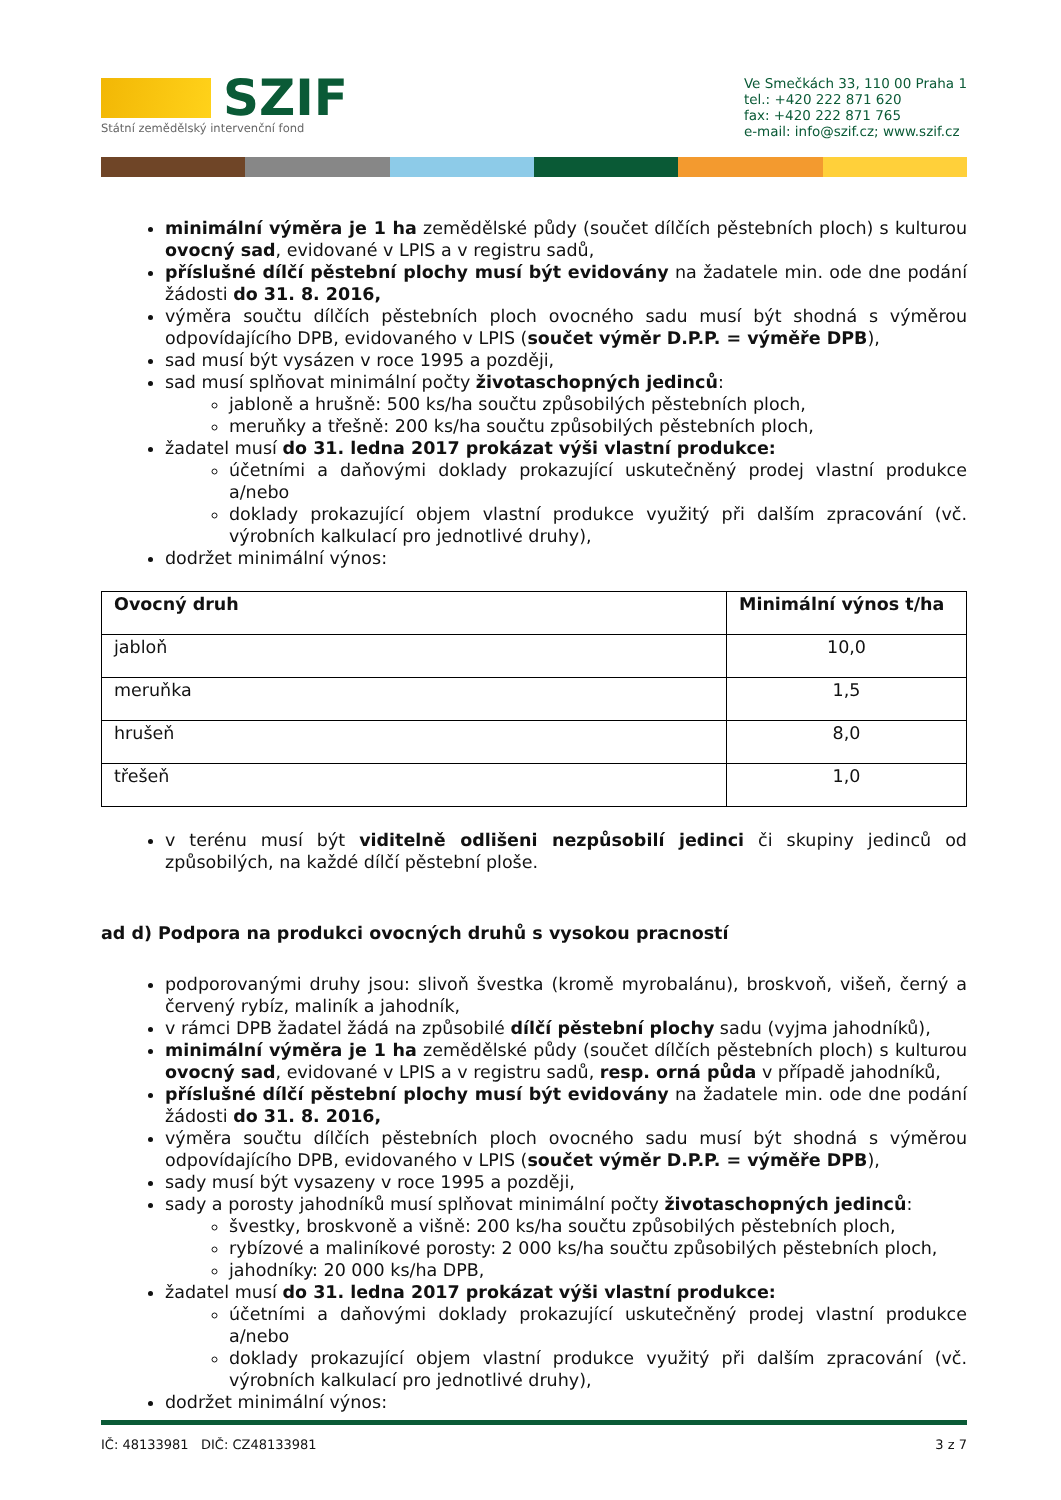SZIF
Státní zemědělský intervenční fond
Ve Smečkách 33, 110 00 Praha 1
tel.: +420 222 871 620
fax: +420 222 871 765
e-mail: info@szif.cz; www.szif.cz
minimální výměra je 1 ha zemědělské půdy (součet dílčích pěstebních ploch) s kulturou ovocný sad, evidované v LPIS a v registru sadů,
příslušné dílčí pěstební plochy musí být evidovány na žadatele min. ode dne podání žádosti do 31. 8. 2016,
výměra součtu dílčích pěstebních ploch ovocného sadu musí být shodná s výměrou odpovídajícího DPB, evidovaného v LPIS (součet výměr D.P.P. = výměře DPB),
sad musí být vysázen v roce 1995 a později,
sad musí splňovat minimální počty životaschopných jedinců:
jabloně a hrušně: 500 ks/ha součtu způsobilých pěstebních ploch,
meruňky a třešně: 200 ks/ha součtu způsobilých pěstebních ploch,
žadatel musí do 31. ledna 2017 prokázat výši vlastní produkce:
účetními a daňovými doklady prokazující uskutečněný prodej vlastní produkce a/nebo
doklady prokazující objem vlastní produkce využitý při dalším zpracování (vč. výrobních kalkulací pro jednotlivé druhy),
dodržet minimální výnos:
| Ovocný druh | Minimální výnos t/ha |
| --- | --- |
| jabloň | 10,0 |
| meruňka | 1,5 |
| hrušeň | 8,0 |
| třešeň | 1,0 |
v terénu musí být viditelně odlišeni nezpůsobilí jedinci či skupiny jedinců od způsobilých, na každé dílčí pěstební ploše.
ad d) Podpora na produkci ovocných druhů s vysokou pracností
podporovanými druhy jsou: slivoň švestka (kromě myrobalánu), broskvoň, višeň, černý a červený rybíz, maliník a jahodník,
v rámci DPB žadatel žádá na způsobilé dílčí pěstební plochy sadu (vyjma jahodníků),
minimální výměra je 1 ha zemědělské půdy (součet dílčích pěstebních ploch) s kulturou ovocný sad, evidované v LPIS a v registru sadů, resp. orná půda v případě jahodníků,
příslušné dílčí pěstební plochy musí být evidovány na žadatele min. ode dne podání žádosti do 31. 8. 2016,
výměra součtu dílčích pěstebních ploch ovocného sadu musí být shodná s výměrou odpovídajícího DPB, evidovaného v LPIS (součet výměr D.P.P. = výměře DPB),
sady musí být vysazeny v roce 1995 a později,
sady a porosty jahodníků musí splňovat minimální počty životaschopných jedinců:
švestky, broskvoně a višně: 200 ks/ha součtu způsobilých pěstebních ploch,
rybízové a maliníkové porosty: 2 000 ks/ha součtu způsobilých pěstebních ploch,
jahodníky: 20 000 ks/ha DPB,
žadatel musí do 31. ledna 2017 prokázat výši vlastní produkce:
účetními a daňovými doklady prokazující uskutečněný prodej vlastní produkce a/nebo
doklady prokazující objem vlastní produkce využitý při dalším zpracování (vč. výrobních kalkulací pro jednotlivé druhy),
dodržet minimální výnos:
IČ: 48133981 DIČ: CZ48133981 3 z 7